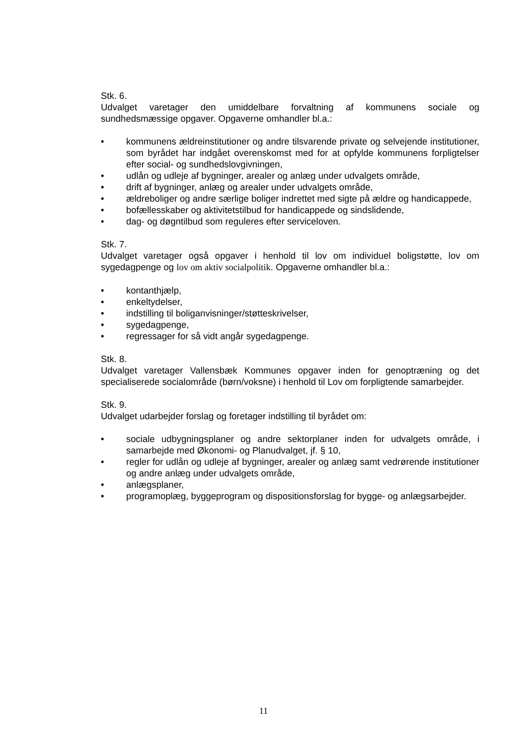Stk. 6.
Udvalget varetager den umiddelbare forvaltning af kommunens sociale og sundhedsmæssige opgaver. Opgaverne omhandler bl.a.:
• kommunens ældreinstitutioner og andre tilsvarende private og selvejende institutioner, som byrådet har indgået overenskomst med for at opfylde kommunens forpligtelser efter social- og sundhedslovgivningen,
• udlån og udleje af bygninger, arealer og anlæg under udvalgets område,
• drift af bygninger, anlæg og arealer under udvalgets område,
• ældreboliger og andre særlige boliger indrettet med sigte på ældre og handicappede,
• bofællesskaber og aktivitetstilbud for handicappede og sindslidende,
• dag- og døgntilbud som reguleres efter serviceloven.
Stk. 7.
Udvalget varetager også opgaver i henhold til lov om individuel boligstøtte, lov om sygedagpenge og lov om aktiv socialpolitik. Opgaverne omhandler bl.a.:
• kontanthjælp,
• enkeltydelser,
• indstilling til boliganvisninger/støtteskrivelser,
• sygedagpenge,
• regressager for så vidt angår sygedagpenge.
Stk. 8.
Udvalget varetager Vallensbæk Kommunes opgaver inden for genoptræning og det specialiserede socialområde (børn/voksne) i henhold til Lov om forpligtende samarbejder.
Stk. 9.
Udvalget udarbejder forslag og foretager indstilling til byrådet om:
• sociale udbygningsplaner og andre sektorplaner inden for udvalgets område, i samarbejde med Økonomi- og Planudvalget, jf. § 10,
• regler for udlån og udleje af bygninger, arealer og anlæg samt vedrørende institutioner og andre anlæg under udvalgets område,
• anlægsplaner,
• programoplæg, byggeprogram og dispositionsforslag for bygge- og anlægsarbejder.
11